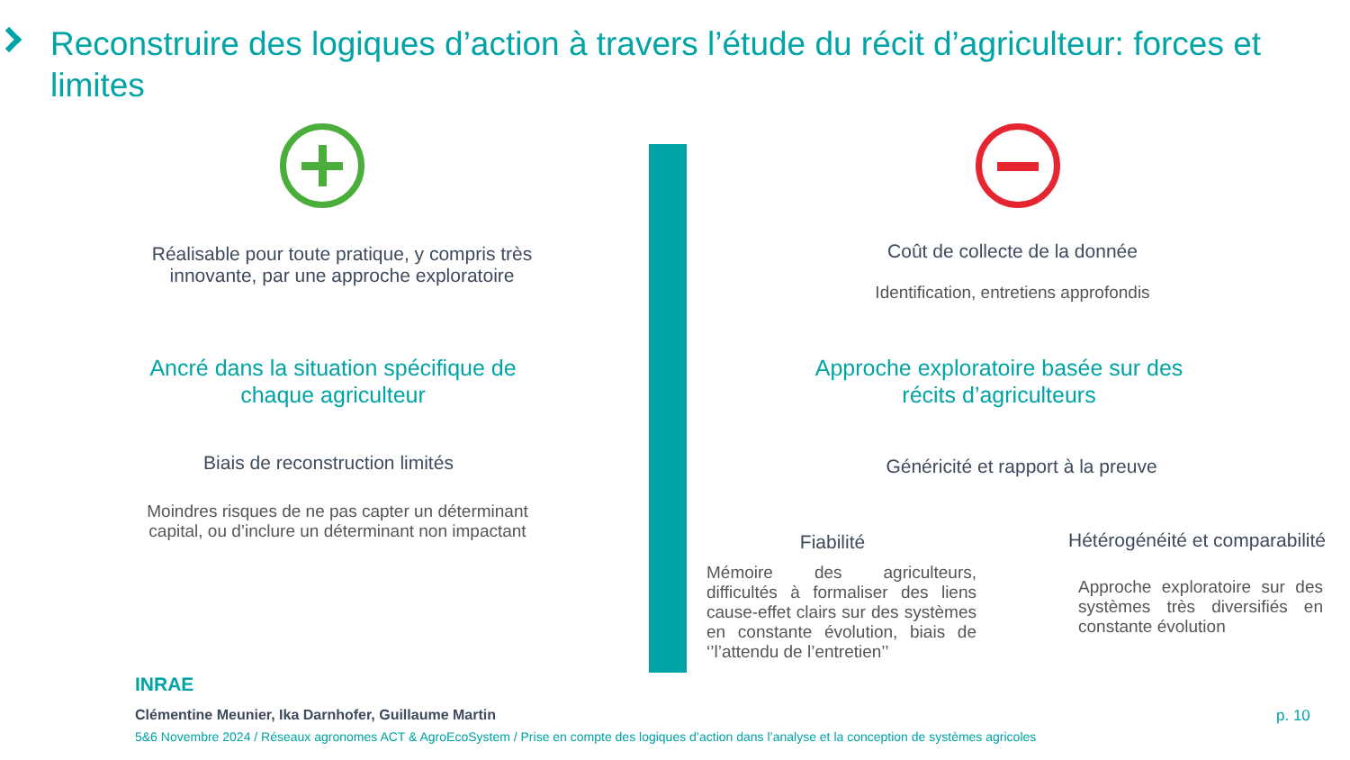Reconstruire des logiques d’action à travers l’étude du récit d’agriculteur: forces et limites
Réalisable pour toute pratique, y compris très innovante, par une approche exploratoire
Ancré dans la situation spécifique de chaque agriculteur
Biais de reconstruction limités
Moindres risques de ne pas capter un déterminant capital, ou d’inclure un déterminant non impactant
Coût de collecte de la donnée
Identification, entretiens approfondis
Approche exploratoire basée sur des récits d’agriculteurs
Généricité et rapport à la preuve
Fiabilité
Hétérogénéité et comparabilité
Mémoire des agriculteurs, difficultés à formaliser des liens cause-effet clairs sur des systèmes en constante évolution, biais de ‘’l’attendu de l’entretien’’
Approche exploratoire sur des systèmes très diversifiés en constante évolution
INRAE
Clémentine Meunier, Ika Darnhofer, Guillaume Martin
5&6 Novembre 2024 / Réseaux agronomes ACT & AgroEcoSystem / Prise en compte des logiques d’action dans l’analyse et la conception de systèmes agricoles
p. 10